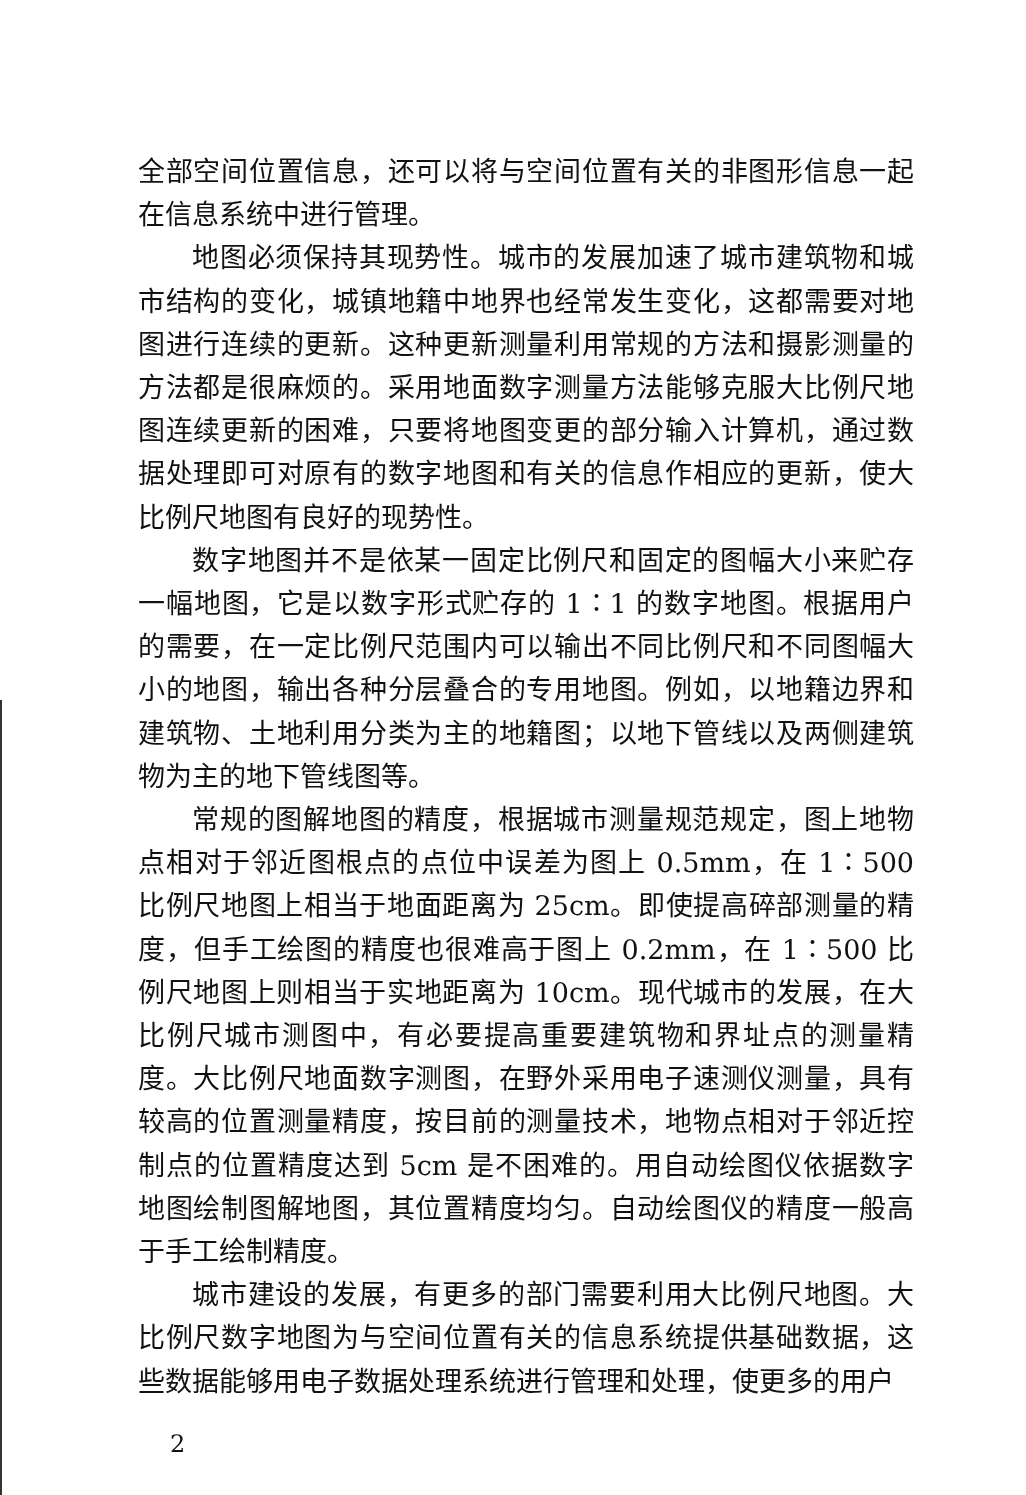全部空间位置信息，还可以将与空间位置有关的非图形信息一起在信息系统中进行管理。
地图必须保持其现势性。城市的发展加速了城市建筑物和城市结构的变化，城镇地籍中地界也经常发生变化，这都需要对地图进行连续的更新。这种更新测量利用常规的方法和摄影测量的方法都是很麻烦的。采用地面数字测量方法能够克服大比例尺地图连续更新的困难，只要将地图变更的部分输入计算机，通过数据处理即可对原有的数字地图和有关的信息作相应的更新，使大比例尺地图有良好的现势性。
数字地图并不是依某一固定比例尺和固定的图幅大小来贮存一幅地图，它是以数字形式贮存的 1∶1 的数字地图。根据用户的需要，在一定比例尺范围内可以输出不同比例尺和不同图幅大小的地图，输出各种分层叠合的专用地图。例如，以地籍边界和建筑物、土地利用分类为主的地籍图；以地下管线以及两侧建筑物为主的地下管线图等。
常规的图解地图的精度，根据城市测量规范规定，图上地物点相对于邻近图根点的点位中误差为图上 0.5mm，在 1∶500 比例尺地图上相当于地面距离为 25cm。即使提高碎部测量的精度，但手工绘图的精度也很难高于图上 0.2mm，在 1∶500 比例尺地图上则相当于实地距离为 10cm。现代城市的发展，在大比例尺城市测图中，有必要提高重要建筑物和界址点的测量精度。大比例尺地面数字测图，在野外采用电子速测仪测量，具有较高的位置测量精度，按目前的测量技术，地物点相对于邻近控制点的位置精度达到 5cm 是不困难的。用自动绘图仪依据数字地图绘制图解地图，其位置精度均匀。自动绘图仪的精度一般高于手工绘制精度。
城市建设的发展，有更多的部门需要利用大比例尺地图。大比例尺数字地图为与空间位置有关的信息系统提供基础数据，这些数据能够用电子数据处理系统进行管理和处理，使更多的用户
2